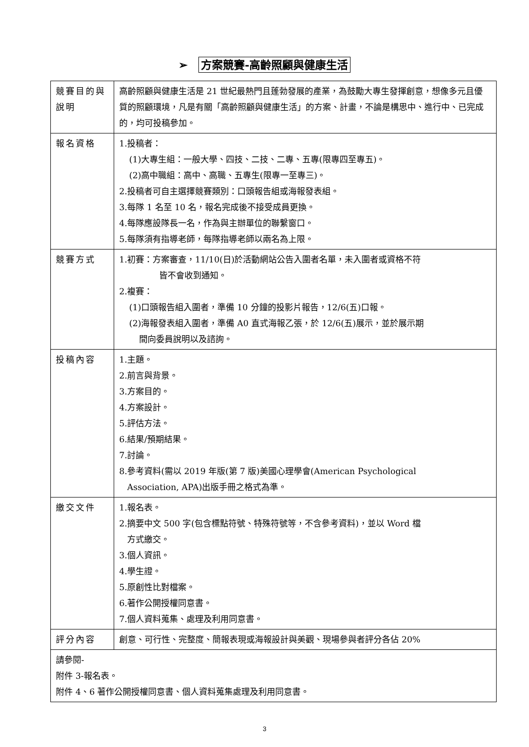➢ 方案競賽-高齡照顧與健康生活
| 競賽目的與說明 | 高齡照顧與健康生活是 21 世紀最熱門且蓬勃發展的產業，為鼓勵大專生發揮創意，想像多元且優質的照顧環境，凡是有關「高齡照顧與健康生活」的方案、計畫，不論是構思中、進行中、已完成的，均可投稿參加。 |
| 報名資格 | 1.投稿者： (1)大專生組：一般大學、四技、二技、二專、五專(限專四至專五)。 (2)高中職組：高中、高職、五專生(限專一至專三)。 2.投稿者可自主選擇競賽類別：口頭報告組或海報發表組。 3.每隊 1 名至 10 名，報名完成後不接受成員更換。 4.每隊應設隊長一名，作為與主辦單位的聯繫窗口。 5.每隊須有指導老師，每隊指導老師以兩名為上限。 |
| 競賽方式 | 1.初賽：方案審查，11/10(日)於活動網站公告入圍者名單，未入圍者或資格不符 皆不會收到通知。 2.複賽： (1)口頭報告組入圍者，準備 10 分鐘的投影片報告，12/6(五)口報。 (2)海報發表組入圍者，準備 A0 直式海報乙張，於 12/6(五)展示，並於展示期 間向委員說明以及諮詢。 |
| 投稿內容 | 1.主題。 2.前言與背景。 3.方案目的。 4.方案設計。 5.評估方法。 6.結果/預期結果。 7.討論。 8.參考資料(需以 2019 年版(第 7 版)美國心理學會(American Psychological Association, APA)出版手冊之格式為準。 |
| 繳交文件 | 1.報名表。 2.摘要中文 500 字(包含標點符號、特殊符號等，不含參考資料)，並以 Word 檔 方式繳交。 3.個人資訊。 4.學生證。 5.原創性比對檔案。 6.著作公開授權同意書。 7.個人資料蒐集、處理及利用同意書。 |
| 評分內容 | 創意、可行性、完整度、簡報表現或海報設計與美觀、現場參與者評分各佔 20% |
| 請參閱- 附件 3-報名表。 附件 4、6 著作公開授權同意書、個人資料蒐集處理及利用同意書。 | |
3